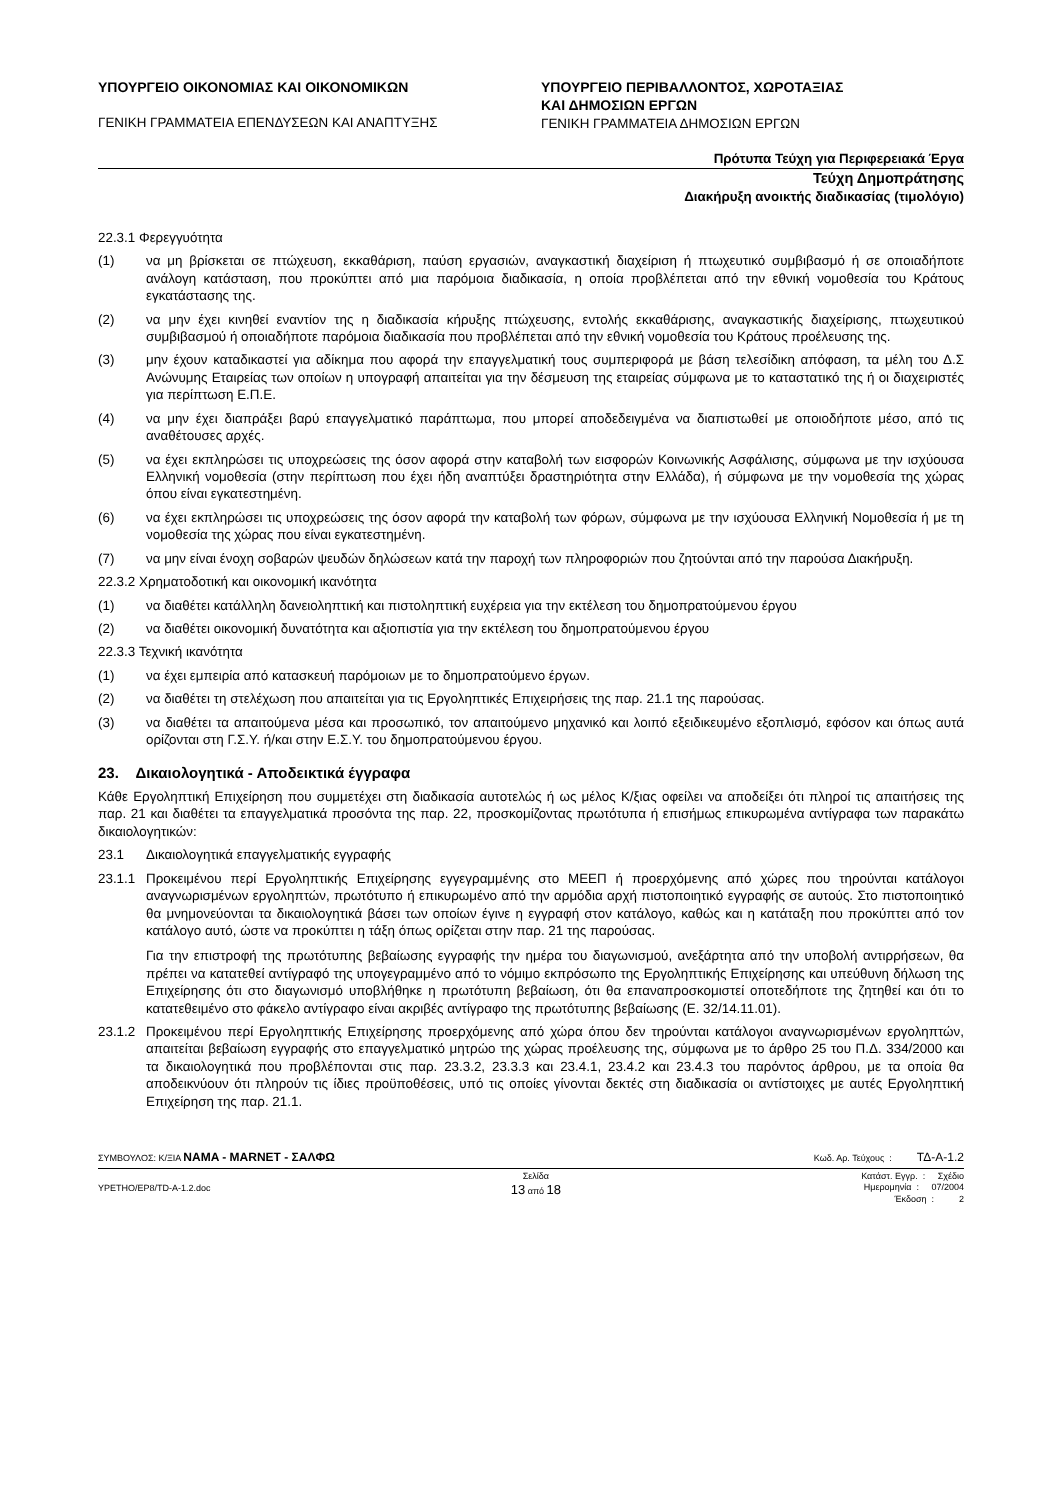ΥΠΟΥΡΓΕΙΟ ΟΙΚΟΝΟΜΙΑΣ ΚΑΙ ΟΙΚΟΝΟΜΙΚΩΝ
ΓΕΝΙΚΗ ΓΡΑΜΜΑΤΕΙΑ ΕΠΕΝΔΥΣΕΩΝ ΚΑΙ ΑΝΑΠΤΥΞΗΣ
ΥΠΟΥΡΓΕΙΟ ΠΕΡΙΒΑΛΛΟΝΤΟΣ, ΧΩΡΟΤΑΞΙΑΣ
ΚΑΙ ΔΗΜΟΣΙΩΝ ΕΡΓΩΝ
ΓΕΝΙΚΗ ΓΡΑΜΜΑΤΕΙΑ ΔΗΜΟΣΙΩΝ ΕΡΓΩΝ
Πρότυπα Τεύχη για Περιφερειακά Έργα
Τεύχη Δημοπράτησης
Διακήρυξη ανοικτής διαδικασίας (τιμολόγιο)
22.3.1 Φερεγγυότητα
(1) να μη βρίσκεται σε πτώχευση, εκκαθάριση, παύση εργασιών, αναγκαστική διαχείριση ή πτωχευτικό συμβιβασμό ή σε οποιαδήποτε ανάλογη κατάσταση, που προκύπτει από μια παρόμοια διαδικασία, η οποία προβλέπεται από την εθνική νομοθεσία του Κράτους εγκατάστασης της.
(2) να μην έχει κινηθεί εναντίον της η διαδικασία κήρυξης πτώχευσης, εντολής εκκαθάρισης, αναγκαστικής διαχείρισης, πτωχευτικού συμβιβασμού ή οποιαδήποτε παρόμοια διαδικασία που προβλέπεται από την εθνική νομοθεσία του Κράτους προέλευσης της.
(3) μην έχουν καταδικαστεί για αδίκημα που αφορά την επαγγελματική τους συμπεριφορά με βάση τελεσίδικη απόφαση, τα μέλη του Δ.Σ Ανώνυμης Εταιρείας των οποίων η υπογραφή απαιτείται για την δέσμευση της εταιρείας σύμφωνα με το καταστατικό της ή οι διαχειριστές για περίπτωση Ε.Π.Ε.
(4) να μην έχει διαπράξει βαρύ επαγγελματικό παράπτωμα, που μπορεί αποδεδειγμένα να διαπιστωθεί με οποιοδήποτε μέσο, από τις αναθέτουσες αρχές.
(5) να έχει εκπληρώσει τις υποχρεώσεις της όσον αφορά στην καταβολή των εισφορών Κοινωνικής Ασφάλισης, σύμφωνα με την ισχύουσα Ελληνική νομοθεσία (στην περίπτωση που έχει ήδη αναπτύξει δραστηριότητα στην Ελλάδα), ή σύμφωνα με την νομοθεσία της χώρας όπου είναι εγκατεστημένη.
(6) να έχει εκπληρώσει τις υποχρεώσεις της όσον αφορά την καταβολή των φόρων, σύμφωνα με την ισχύουσα Ελληνική Νομοθεσία ή με τη νομοθεσία της χώρας που είναι εγκατεστημένη.
(7) να μην είναι ένοχη σοβαρών ψευδών δηλώσεων κατά την παροχή των πληροφοριών που ζητούνται από την παρούσα Διακήρυξη.
22.3.2 Χρηματοδοτική και οικονομική ικανότητα
(1) να διαθέτει κατάλληλη δανειοληπτική και πιστοληπτική ευχέρεια για την εκτέλεση του δημοπρατούμενου έργου
(2) να διαθέτει οικονομική δυνατότητα και αξιοπιστία για την εκτέλεση του δημοπρατούμενου έργου
22.3.3 Τεχνική ικανότητα
(1) να έχει εμπειρία από κατασκευή παρόμοιων με το δημοπρατούμενο έργων.
(2) να διαθέτει τη στελέχωση που απαιτείται για τις Εργοληπτικές Επιχειρήσεις της παρ. 21.1 της παρούσας.
(3) να διαθέτει τα απαιτούμενα μέσα και προσωπικό, τον απαιτούμενο μηχανικό και λοιπό εξειδικευμένο εξοπλισμό, εφόσον και όπως αυτά ορίζονται στη Γ.Σ.Υ. ή/και στην Ε.Σ.Υ. του δημοπρατούμενου έργου.
23. Δικαιολογητικά - Αποδεικτικά έγγραφα
Κάθε Εργοληπτική Επιχείρηση που συμμετέχει στη διαδικασία αυτοτελώς ή ως μέλος Κ/ξιας οφείλει να αποδείξει ότι πληροί τις απαιτήσεις της παρ. 21 και διαθέτει τα επαγγελματικά προσόντα της παρ. 22, προσκομίζοντας πρωτότυπα ή επισήμως επικυρωμένα αντίγραφα των παρακάτω δικαιολογητικών:
23.1 Δικαιολογητικά επαγγελματικής εγγραφής
23.1.1 Προκειμένου περί Εργοληπτικής Επιχείρησης εγγεγραμμένης στο ΜΕΕΠ ή προερχόμενης από χώρες που τηρούνται κατάλογοι αναγνωρισμένων εργοληπτών, πρωτότυπο ή επικυρωμένο από την αρμόδια αρχή πιστοποιητικό εγγραφής σε αυτούς. Στο πιστοποιητικό θα μνημονεύονται τα δικαιολογητικά βάσει των οποίων έγινε η εγγραφή στον κατάλογο, καθώς και η κατάταξη που προκύπτει από τον κατάλογο αυτό, ώστε να προκύπτει η τάξη όπως ορίζεται στην παρ. 21 της παρούσας.
Για την επιστροφή της πρωτότυπης βεβαίωσης εγγραφής την ημέρα του διαγωνισμού, ανεξάρτητα από την υποβολή αντιρρήσεων, θα πρέπει να κατατεθεί αντίγραφό της υπογεγραμμένο από το νόμιμο εκπρόσωπο της Εργοληπτικής Επιχείρησης και υπεύθυνη δήλωση της Επιχείρησης ότι στο διαγωνισμό υποβλήθηκε η πρωτότυπη βεβαίωση, ότι θα επαναπροσκομιστεί οποτεδήποτε της ζητηθεί και ότι το κατατεθειμένο στο φάκελο αντίγραφο είναι ακριβές αντίγραφο της πρωτότυπης βεβαίωσης (Ε. 32/14.11.01).
23.1.2 Προκειμένου περί Εργοληπτικής Επιχείρησης προερχόμενης από χώρα όπου δεν τηρούνται κατάλογοι αναγνωρισμένων εργοληπτών, απαιτείται βεβαίωση εγγραφής στο επαγγελματικό μητρώο της χώρας προέλευσης της, σύμφωνα με το άρθρο 25 του Π.Δ. 334/2000 και τα δικαιολογητικά που προβλέπονται στις παρ. 23.3.2, 23.3.3 και 23.4.1, 23.4.2 και 23.4.3 του παρόντος άρθρου, με τα οποία θα αποδεικνύουν ότι πληρούν τις ίδιες προϋποθέσεις, υπό τις οποίες γίνονται δεκτές στη διαδικασία οι αντίστοιχες με αυτές Εργοληπτική Επιχείρηση της παρ. 21.1.
ΣΥΜΒΟΥΛΟΣ: Κ/ΞΙΑ NAMA - MARNET - ΣΑΛΦΩ Κωδ. Αρ. Τεύχους : ΤΔ-Α-1.2
YPETHO/EP8/TD-A-1.2.doc Σελίδα
13 από 18 Κατάστ. Εγγρ. : Σχέδιο
Ημερομηνία : 07/2004
Έκδοση : 2